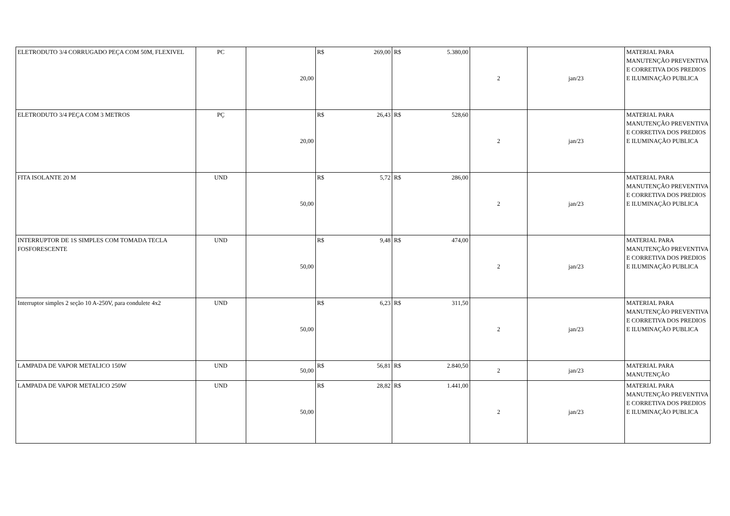| ELETRODUTO 3/4 CORRUGADO PEÇA COM 50M, FLEXIVEL | PC | 20,00 | R$ | 269,00 | R$ | 5.380,00 | 2 | jan/23 | MATERIAL PARA MANUTENÇÃO PREVENTIVA E CORRETIVA DOS PREDIOS E ILUMINAÇÃO PUBLICA |
| ELETRODUTO 3/4 PEÇA COM 3 METROS | PÇ | 20,00 | R$ | 26,43 | R$ | 528,60 | 2 | jan/23 | MATERIAL PARA MANUTENÇÃO PREVENTIVA E CORRETIVA DOS PREDIOS E ILUMINAÇÃO PUBLICA |
| FITA ISOLANTE 20 M | UND | 50,00 | R$ | 5,72 | R$ | 286,00 | 2 | jan/23 | MATERIAL PARA MANUTENÇÃO PREVENTIVA E CORRETIVA DOS PREDIOS E ILUMINAÇÃO PUBLICA |
| INTERRUPTOR DE 1S SIMPLES COM TOMADA TECLA FOSFORESCENTE | UND | 50,00 | R$ | 9,48 | R$ | 474,00 | 2 | jan/23 | MATERIAL PARA MANUTENÇÃO PREVENTIVA E CORRETIVA DOS PREDIOS E ILUMINAÇÃO PUBLICA |
| Interruptor simples 2 seção 10 A-250V, para condulete 4x2 | UND | 50,00 | R$ | 6,23 | R$ | 311,50 | 2 | jan/23 | MATERIAL PARA MANUTENÇÃO PREVENTIVA E CORRETIVA DOS PREDIOS E ILUMINAÇÃO PUBLICA |
| LAMPADA DE VAPOR METALICO 150W | UND | 50,00 | R$ | 56,81 | R$ | 2.840,50 | 2 | jan/23 | MATERIAL PARA MANUTENÇÃO |
| LAMPADA DE VAPOR METALICO 250W | UND | 50,00 | R$ | 28,82 | R$ | 1.441,00 | 2 | jan/23 | MATERIAL PARA MANUTENÇÃO PREVENTIVA E CORRETIVA DOS PREDIOS E ILUMINAÇÃO PUBLICA |